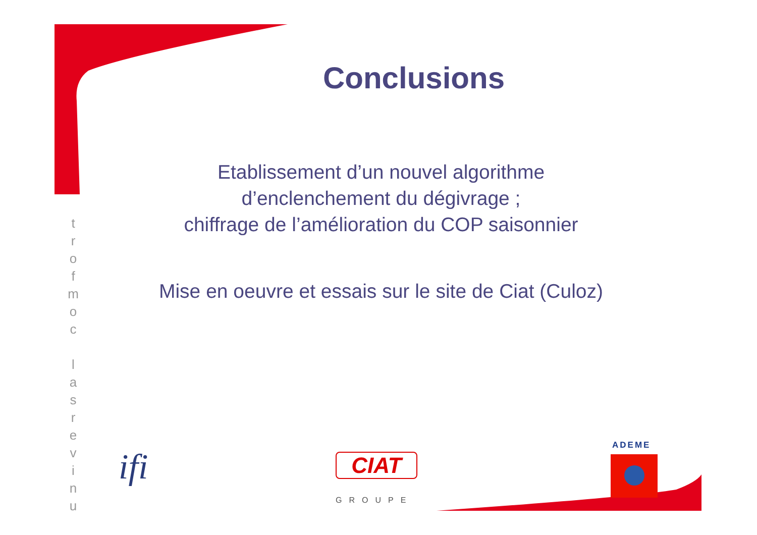Conclusions
t
r
o
f
m
o
c
l
a
s
r
e
v
i
n
u
Etablissement d’un nouvel algorithme
d’enclenchement du dégivrage ;
chiffrage de l’amélioration du COP saisonnier
Mise en oeuvre et essais sur le site de Ciat (Culoz)
ifi CIAT
GROUPE
ADEME